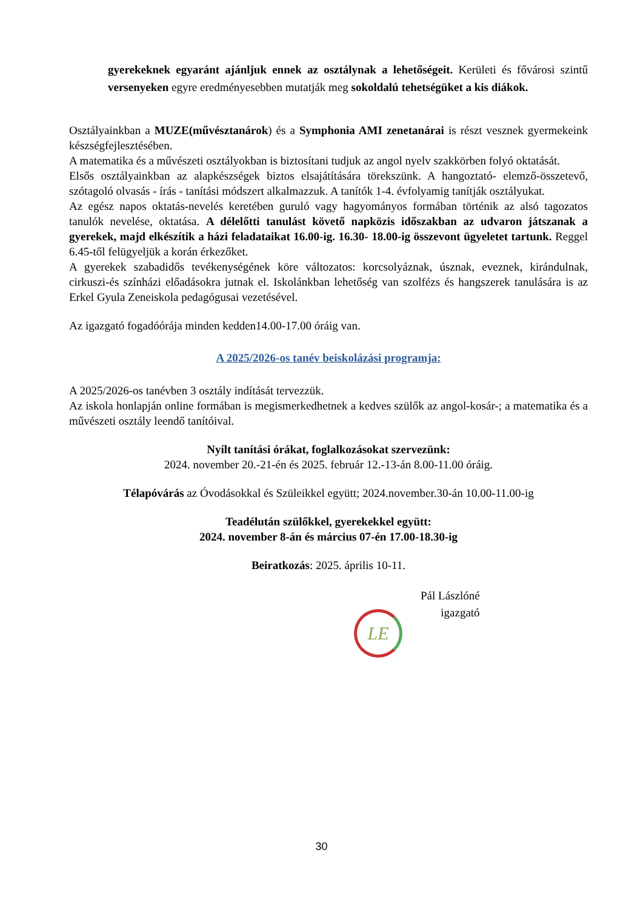gyerekeknek egyaránt ajánljuk ennek az osztálynak a lehetőségeit. Kerületi és fővárosi szintű versenyeken egyre eredményesebben mutatják meg sokoldalú tehetségüket a kis diákok.
Osztályainkban a MUZE(művésztanárok) és a Symphonia AMI zenetanárai is részt vesznek gyermekeink készségfejlesztésében.
A matematika és a művészeti osztályokban is biztosítani tudjuk az angol nyelv szakkörben folyó oktatását.
Elsős osztályainkban az alapkészségek biztos elsajátítására törekszünk. A hangoztató- elemző-összetevő, szótagoló olvasás - írás - tanítási módszert alkalmazzuk. A tanítók 1-4. évfolyamig tanítják osztályukat.
Az egész napos oktatás-nevelés keretében guruló vagy hagyományos formában történik az alsó tagozatos tanulók nevelése, oktatása. A délelőtti tanulást követő napközis időszakban az udvaron játszanak a gyerekek, majd elkészítik a házi feladataikat 16.00-ig. 16.30- 18.00-ig összevont ügyeletet tartunk. Reggel 6.45-től felügyeljük a korán érkezőket.
A gyerekek szabadidős tevékenységének köre változatos: korcsolyáznak, úsznak, eveznek, kirándulnak, cirkuszi-és színházi előadásokra jutnak el. Iskolánkban lehetőség van szolfézs és hangszerek tanulására is az Erkel Gyula Zeneiskola pedagógusai vezetésével.
Az igazgató fogadóórája minden kedden14.00-17.00 óráig van.
A 2025/2026-os tanév beiskolázási programja:
A 2025/2026-os tanévben 3 osztály indítását tervezzük.
Az iskola honlapján online formában is megismerkedhetnek a kedves szülők az angol-kosár-; a matematika és a művészeti osztály leendő tanítóival.
Nyílt tanítási órákat, foglalkozásokat szervezünk:
2024. november 20.-21-én és 2025. február 12.-13-án 8.00-11.00 óráig.
Télapóvárás az Óvodásokkal és Szüleikkel együtt; 2024.november.30-án 10.00-11.00-ig
Teadélután szülőkkel, gyerekekkel együtt:
2024. november 8-án és március 07-én 17.00-18.30-ig
Beiratkozás: 2025. április 10-11.
Pál Lászlóné
igazgató
LE
30